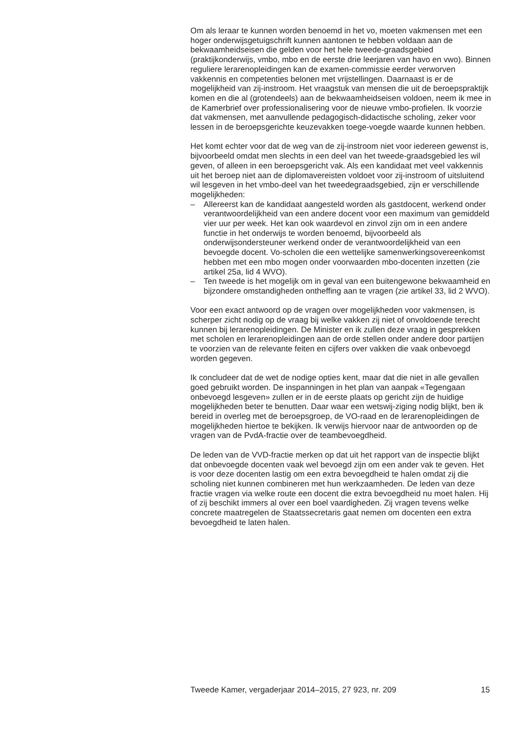Om als leraar te kunnen worden benoemd in het vo, moeten vakmensen met een hoger onderwijsgetuigschrift kunnen aantonen te hebben voldaan aan de bekwaamheidseisen die gelden voor het hele tweede-graadsgebied (praktijkonderwijs, vmbo, mbo en de eerste drie leerjaren van havo en vwo). Binnen reguliere lerarenopleidingen kan de examen-commissie eerder verworven vakkennis en competenties belonen met vrijstellingen. Daarnaast is er de mogelijkheid van zij-instroom. Het vraagstuk van mensen die uit de beroepspraktijk komen en die al (grotendeels) aan de bekwaamheidseisen voldoen, neem ik mee in de Kamerbrief over professionalisering voor de nieuwe vmbo-profielen. Ik voorzie dat vakmensen, met aanvullende pedagogisch-didactische scholing, zeker voor lessen in de beroepsgerichte keuzevakken toege-voegde waarde kunnen hebben.
Het komt echter voor dat de weg van de zij-instroom niet voor iedereen gewenst is, bijvoorbeeld omdat men slechts in een deel van het tweede-graadsgebied les wil geven, of alleen in een beroepsgericht vak. Als een kandidaat met veel vakkennis uit het beroep niet aan de diplomavereisten voldoet voor zij-instroom of uitsluitend wil lesgeven in het vmbo-deel van het tweedegraadsgebied, zijn er verschillende mogelijkheden:
– Allereerst kan de kandidaat aangesteld worden als gastdocent, werkend onder verantwoordelijkheid van een andere docent voor een maximum van gemiddeld vier uur per week. Het kan ook waardevol en zinvol zijn om in een andere functie in het onderwijs te worden benoemd, bijvoorbeeld als onderwijsondersteuner werkend onder de verantwoordelijkheid van een bevoegde docent. Vo-scholen die een wettelijke samenwerkingsovereenkomst hebben met een mbo mogen onder voorwaarden mbo-docenten inzetten (zie artikel 25a, lid 4 WVO).
– Ten tweede is het mogelijk om in geval van een buitengewone bekwaamheid en bijzondere omstandigheden ontheffing aan te vragen (zie artikel 33, lid 2 WVO).
Voor een exact antwoord op de vragen over mogelijkheden voor vakmensen, is scherper zicht nodig op de vraag bij welke vakken zij niet of onvoldoende terecht kunnen bij lerarenopleidingen. De Minister en ik zullen deze vraag in gesprekken met scholen en lerarenopleidingen aan de orde stellen onder andere door partijen te voorzien van de relevante feiten en cijfers over vakken die vaak onbevoegd worden gegeven.
Ik concludeer dat de wet de nodige opties kent, maar dat die niet in alle gevallen goed gebruikt worden. De inspanningen in het plan van aanpak «Tegengaan onbevoegd lesgeven» zullen er in de eerste plaats op gericht zijn de huidige mogelijkheden beter te benutten. Daar waar een wetswij-ziging nodig blijkt, ben ik bereid in overleg met de beroepsgroep, de VO-raad en de lerarenopleidingen de mogelijkheden hiertoe te bekijken. Ik verwijs hiervoor naar de antwoorden op de vragen van de PvdA-fractie over de teambevoegdheid.
De leden van de VVD-fractie merken op dat uit het rapport van de inspectie blijkt dat onbevoegde docenten vaak wel bevoegd zijn om een ander vak te geven. Het is voor deze docenten lastig om een extra bevoegdheid te halen omdat zij die scholing niet kunnen combineren met hun werkzaamheden. De leden van deze fractie vragen via welke route een docent die extra bevoegdheid nu moet halen. Hij of zij beschikt immers al over een boel vaardigheden. Zij vragen tevens welke concrete maatregelen de Staatssecretaris gaat nemen om docenten een extra bevoegdheid te laten halen.
Tweede Kamer, vergaderjaar 2014–2015, 27 923, nr. 209 15